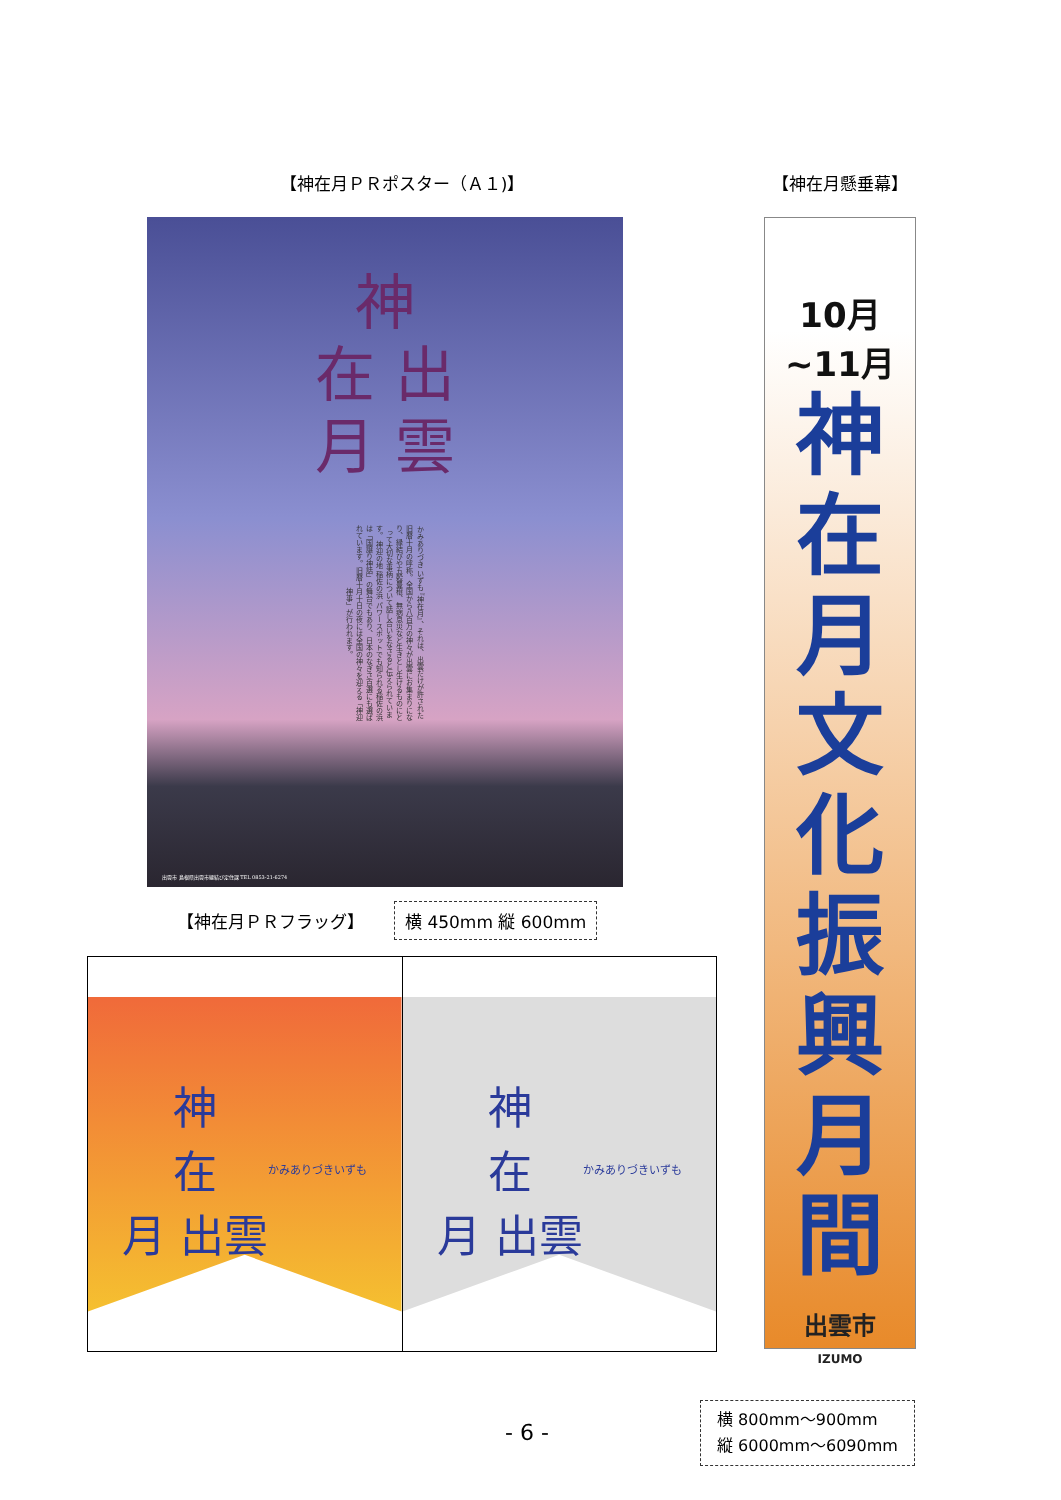【神在月ＰＲポスター（Ａ１)】
神
在 出
月 雲
かみありづき いずも 『神在月』、それは、出雲だけが許された旧暦十月の呼称。全国から八百万の神々が出雲にお集まりになり、縁結びや五穀豊穣、無病息災など生きとし生けるものにとって大切な事柄について話し合いをなさると伝えられています。 神迎の地 稲佐の浜 パワースポットでも知られる稲佐の浜は「国譲り神話」の舞台でもあり、日本のなぎさ百選にも選ばれています。旧暦十月十日の夜には全国の神々を迎える「神迎神事」が行われます。
出雲市 島根県出雲市縁結び定住課 TEL 0853-21-6274
【神在月ＰＲフラッグ】 横 450mm 縦 600mm
神
在
月 出雲
かみありづきいずも
神
在
月 出雲
かみありづきいずも
【神在月懸垂幕】
10月~11月
神
在
月
文
化
振
興
月
間
出雲市
IZUMO
横 800mm～900mm
縦 6000mm～6090mm
- 6 -